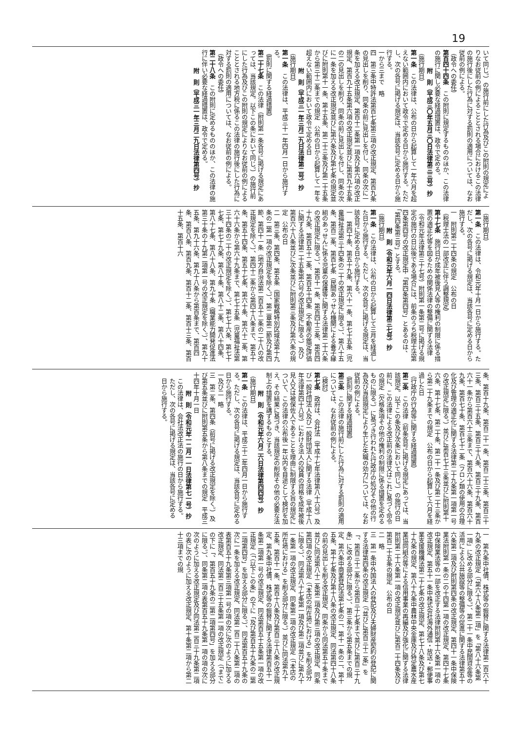19
いて同じ。）の施行前にした行為及びこの附則の規定によりなお従前の例によることとされる場合におけるこの法律の施行後にした行為に対する罰則の適用については、なお従前の例による。
（政令への委任）
第百四十四条　この附則に規定するもののほか、この法律の施行に関し必要な経過措置は、政令で定める。
附　則（平成三〇年五月三〇日法律第三三号）抄
（施行期日）
第一条　この法律は、公布の日から起算して一年六月を超えない範囲内において政令で定める日から施行する。ただし、次の各号に掲げる規定は、当該各号に定める日から施行する。
一から三まで　略
四　第三条中特許法第百七条第三項の改正規定、第百九条の見出しを削り、同条の前に見出しを付し、同条の次に一条を加える改正規定、第百十二条第一項及び第六項の改正規定、第百九十五条第六項の改正規定並びに第百九十五条の二の見出しを削り、同条の前に見出しを付し、同条の次に一条を加える改正規定並びに第六条及び第七条の規定並びに附則第十一条、第十五条、第二十三条及び第二十五条から第三十二条までの規定　公布の日から起算して一年を超えない範囲内において政令で定める日
附　則（平成三一年三月二九日法律第二号）抄
（施行期日）
第一条　この法律は、平成三十一年四月一日から施行する。
（罰則に関する経過措置）
第二十七条　この法律（附則第一条各号に掲げる規定にあっては、当該規定。以下この条において同じ。）の施行前にした行為及びこの附則の規定によりなお従前の例によることとされる地方税に係るこの法律の施行後にした行為に対する罰則の適用については、なお従前の例による。
（政令への委任）
第二十八条　この附則に定めるもののほか、この法律の施行に伴い必要な経過措置は、政令で定める。
附　則（平成三一年三月二九日法律第四号）抄
（施行期日）
第一条　この法律は、令和元年十月一日から施行する。ただし、次の各号に掲げる規定は、当該各号に定める日から施行する。
一　附則第二十四条の規定　公布の日
（税理士法の一部改正に伴う調整規定）
第十七条　施行日が成年被後見人等の権利の制限に係る措置の適正化等を図るための関係法律の整備に関する法律（令和元年法律第三十七号）附則第一条第二号に掲げる規定の施行の日以後である場合には、前条のうち税理士法第四条第四号の改正規定中「第四条第四号」とあるのは、「第四条第三号」とする。
附　則（令和元年六月一四日法律第三七号）抄
（施行期日）
第一条　この法律は、公布の日から起算して三月を経過した日から施行する。ただし、次の各号に掲げる規定は、当該各号に定める日から施行する。
一　第四十条、第五十九条、第六十一条、第七十五条（児童福祉法第三十四条の二十の改正規定に限る。）、第八十五条、第百二条、第百七条（民間あっせん機関による養子縁組のあっせんに係る児童の保護等に関する法律第二十六条の改正規定に限る。）、第百十一条、第百四十三条、第百四十九条、第百五十二条、第百五十四条（不動産の鑑定評価に関する法律第二十五条第六号の改正規定に限る。）及び第百六十八条並びに次条並びに附則第三条及び第六条の規定　公布の日
二　第三条、第四条、第五条（国家戦略特別区域法第十九条の二第一項の改正規定を除く。）、第二章第二節及び第四節、第四十一条（地方自治法第二百五十二条の二十八の改正規定を除く。）、第四十二条から第四十八条まで、第五十条、第五十四条、第五十七条、第六十条、第六十二条、第六十六条から第六十九条まで、第七十五条（児童福祉法第三十四条の二十の改正規定を除く。）、第七十六条、第七十七条、第七十九条、第八十条、第八十二条、第八十四条、第八十七条、第八十八条、第九十条（職業能力開発促進法第三十条の十九第二項第一号の改正規定を除く。）、第九十五条、第九十六条、第九十八条から第百条まで、第百四条、第百八条、第百九条、第百十二条、第百十三条、第百十五条、第百十六
条、第百十九条、第百二十一条、第百二十三条、第百三十三条、第百三十五条、第百三十八条、第百三十九条、第百六十一条から第百六十三条まで、第百六十六条、第百六十九条、第百七十条、第百七十二条（フロン類の使用の合理化及び管理の適正化に関する法律第二十九条第一項第一号の改正規定に限る。）並びに第百七十三条並びに附則第十六条、第十七条、第二十条、第二十一条及び第二十三条から第二十九条までの規定　公布の日から起算して六月を経過した日
（行政庁の行為等に関する経過措置）
第二条　この法律（前条各号に掲げる規定にあっては、当該規定。以下この条及び次条において同じ。）の施行の日前に、この法律による改正前の法律又はこれに基づく命令の規定（欠格条項その他の権利の制限に係る措置を定めるものに限る。）に基づき行われた行政庁の処分その他の行為及び当該規定により生じた失職の効力については、なお従前の例による。
（罰則に関する経過措置）
第三条　この法律の施行前にした行為に対する罰則の適用については、なお従前の例による。
（検討）
第七条　政府は、会社法（平成十七年法律第八十六号）及び一般社団法人及び一般財団法人に関する法律（平成十八年法律第四十八号）における法人の役員の資格を成年被後見人又は被保佐人であることを理由に制限する旨の規定について、この法律の公布後一年以内を目途として検討を加え、その結果に基づき、当該規定の削除その他の必要な法制上の措置を講ずるものとする。
附　則（令和元年六月二六日法律第四四号）抄
（施行期日）
第一条　この法律は、平成三十二年四月一日から施行する。ただし、次の各号に掲げる規定は、当該各号に定める日から施行する。
一及び二　略
三　第二条、第四条（前号に掲げる改正規定を除く。）及び第五条並びに附則第五条から第八条までの規定　平成三十四年十月一日
附　則（令和元年一二月一一日法律第七一号）抄
この法律は、会社法改正法の施行の日から施行する。ただし、次の各号に掲げる規定は、当該各号に定める日から施行する。
一　第九条中社債、株式等の振替に関する法律第二百六十九条の改正規定（「第六十八条第二項」を「第八十六条第一項」に改める部分に限る。）、第二十一条中民間資金等の活用による公共施設等の整備等の促進に関する法律第五十六条第二項及び附則第四条の改正規定、第四十一条中保険業法附則第一条の二の十四第一項の改正規定、第四十七条中保険業法等の一部を改正する法律附則第十六条第一項の改正規定、第五十一条中株式会社海外通信・放送・郵便事業支援機構法第二十七条の改正規定、第七十八条及び第七十九条の規定、第八十九条中農林中央金庫及び特定農水産業協同組合等による信用事業の再編及び強化に関する法律附則第二十六条第一項の改正規定並びに第百二十四条及び第百二十五条の規定　公布の日
二　略
三　第一条中外国法人の登記及び夫婦財産契約の登記に関する法律第四条の改正規定（「並びに第百三十二条」を「、第百三十二条から第百三十七条まで並びに第百三十九条」に改める部分に限る。）、第三条から第五条までの規定、第六条中商業登記法第七条の二、第十一条の二、第十五条、第十七条及び第十八条の改正規定、同法第四十八条の前の見出しを削る改正規定、同条から同法第五十条まで並びに同法第八十二条第二項及び第三項の改正規定、同条第四項の改正規定（「本店の所在地における」を削る部分に限る。）、同法第八十七条第一項及び第二項並びに第九十一条第一項の改正規定、同条第二項の改正規定（「本店の所在地における」を削る部分に限る。）並びに同法第九十五条、第百十一条、第百十八条及び第百三十八条の改正規定、第九条中社債、株式等の振替に関する法律第百五十一条第二項第一号の改正規定、同法第百五十五条第一項の改正規定（「（以下この条」の下に「及び第百五十九条の二第二項第四号」を加える部分に限る。）、同法第百五十九条の次に一条を加える改正規定、同法第二百二十八条第二項の表第百五十九条第三項第一号の項の次に次のように加える改正規定、同法第二百三十五条第一項の改正規定（「まで」の下に「、第百五十九条の二第二項第四号」を加える部分に限る。）、同条第二項の表第百五十九条第一項の項の次に次のように加える改正規定及び同法第二百三十九条第二項の表に次のように加える改正規定、第十条第二項から第二十三項までの規